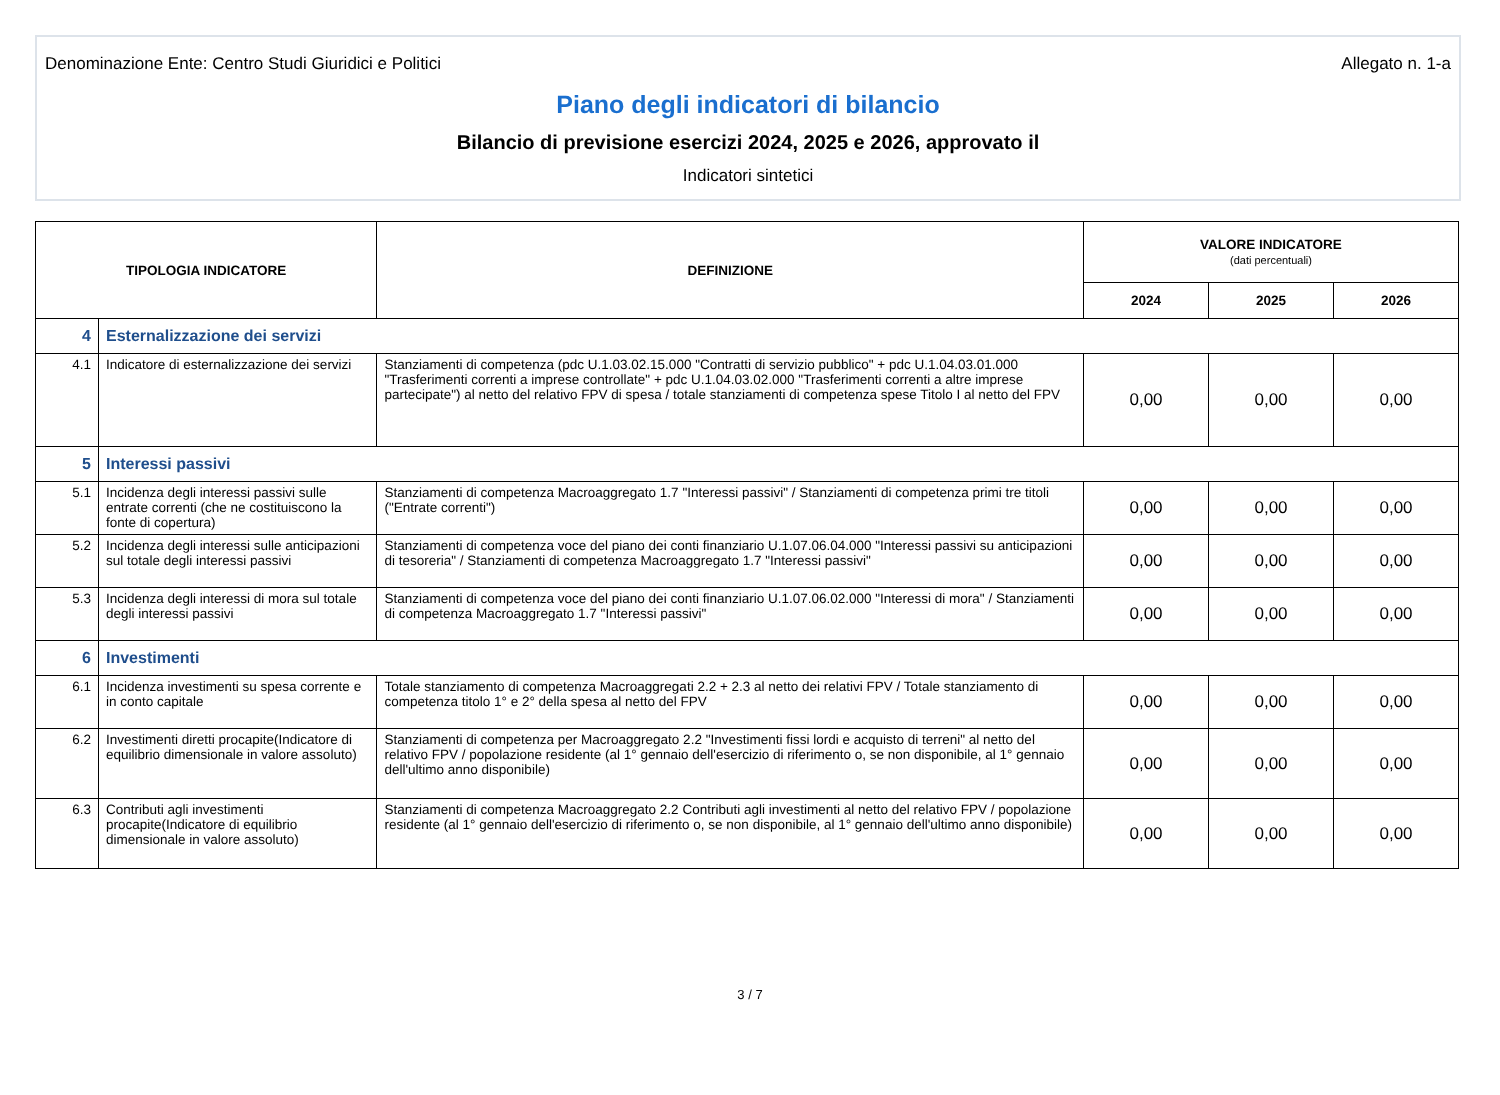Denominazione Ente: Centro Studi Giuridici e Politici Allegato n. 1-a
Piano degli indicatori di bilancio
Bilancio di previsione esercizi 2024, 2025 e 2026, approvato il
Indicatori sintetici
| TIPOLOGIA INDICATORE | | DEFINIZIONE | VALORE INDICATORE (dati percentuali) | | |
| --- | --- | --- | --- | --- | --- |
| | | | 2024 | 2025 | 2026 |
| 4 | Esternalizzazione dei servizi | | | | |
| 4.1 | Indicatore di esternalizzazione dei servizi | Stanziamenti di competenza (pdc U.1.03.02.15.000 "Contratti di servizio pubblico" + pdc U.1.04.03.01.000 "Trasferimenti correnti a imprese controllate" + pdc U.1.04.03.02.000 "Trasferimenti correnti a altre imprese partecipate") al netto del relativo FPV di spesa / totale stanziamenti di competenza spese Titolo I al netto del FPV | 0,00 | 0,00 | 0,00 |
| 5 | Interessi passivi | | | | |
| 5.1 | Incidenza degli interessi passivi sulle entrate correnti (che ne costituiscono la fonte di copertura) | Stanziamenti di competenza Macroaggregato 1.7 "Interessi passivi" / Stanziamenti di competenza primi tre titoli ("Entrate correnti") | 0,00 | 0,00 | 0,00 |
| 5.2 | Incidenza degli interessi sulle anticipazioni sul totale degli interessi passivi | Stanziamenti di competenza voce del piano dei conti finanziario U.1.07.06.04.000 "Interessi passivi su anticipazioni di tesoreria" / Stanziamenti di competenza Macroaggregato 1.7 "Interessi passivi" | 0,00 | 0,00 | 0,00 |
| 5.3 | Incidenza degli interessi di mora sul totale degli interessi passivi | Stanziamenti di competenza voce del piano dei conti finanziario U.1.07.06.02.000 "Interessi di mora" / Stanziamenti di competenza Macroaggregato 1.7 "Interessi passivi" | 0,00 | 0,00 | 0,00 |
| 6 | Investimenti | | | | |
| 6.1 | Incidenza investimenti su spesa corrente e in conto capitale | Totale stanziamento di competenza Macroaggregati 2.2 + 2.3 al netto dei relativi FPV / Totale stanziamento di competenza titolo 1° e 2° della spesa al netto del FPV | 0,00 | 0,00 | 0,00 |
| 6.2 | Investimenti diretti procapite(Indicatore di equilibrio dimensionale in valore assoluto) | Stanziamenti di competenza per Macroaggregato 2.2 "Investimenti fissi lordi e acquisto di terreni" al netto del relativo FPV / popolazione residente (al 1° gennaio dell'esercizio di riferimento o, se non disponibile, al 1° gennaio dell'ultimo anno disponibile) | 0,00 | 0,00 | 0,00 |
| 6.3 | Contributi agli investimenti procapite(Indicatore di equilibrio dimensionale in valore assoluto) | Stanziamenti di competenza Macroaggregato 2.2 Contributi agli investimenti al netto del relativo FPV / popolazione residente (al 1° gennaio dell'esercizio di riferimento o, se non disponibile, al 1° gennaio dell'ultimo anno disponibile) | 0,00 | 0,00 | 0,00 |
3 / 7